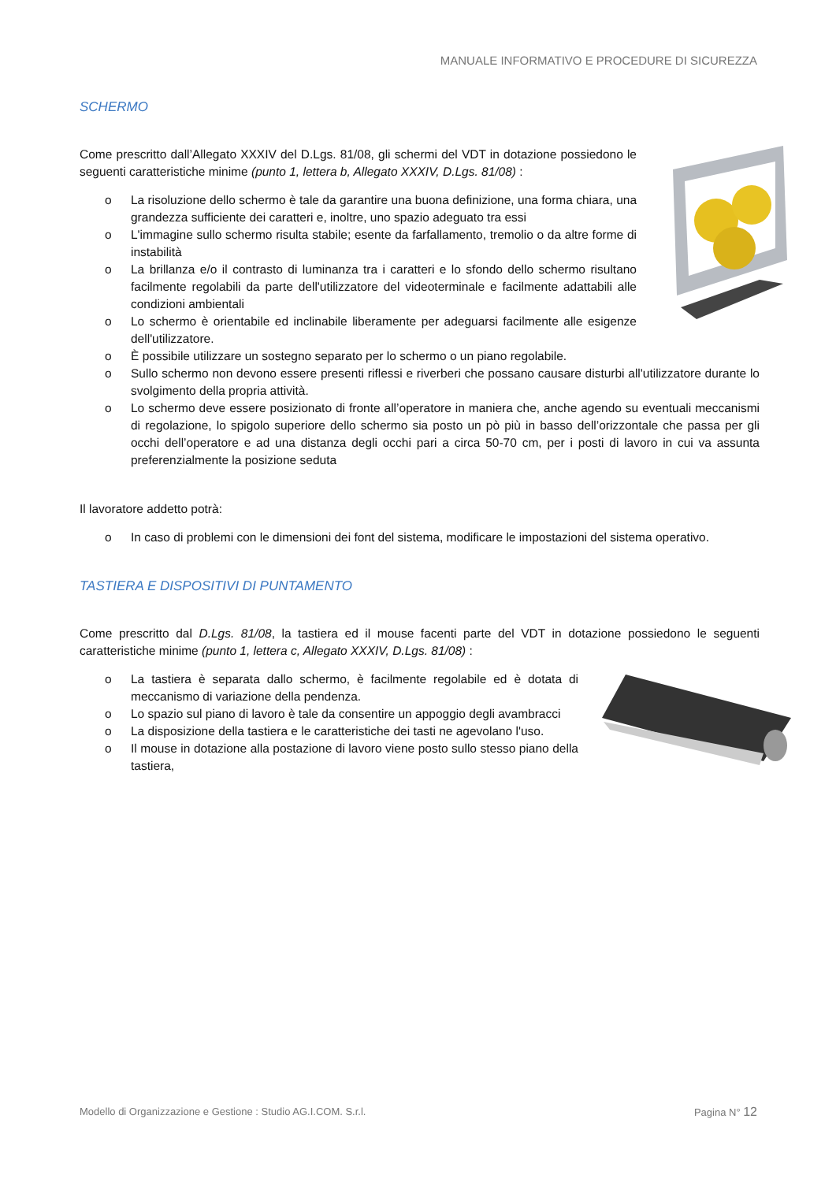MANUALE INFORMATIVO E PROCEDURE DI SICUREZZA
SCHERMO
Come prescritto dall’Allegato XXXIV del D.Lgs. 81/08, gli schermi del VDT in dotazione possiedono le seguenti caratteristiche minime (punto 1, lettera b, Allegato XXXIV, D.Lgs. 81/08) :
o La risoluzione dello schermo è tale da garantire una buona definizione, una forma chiara, una grandezza sufficiente dei caratteri e, inoltre, uno spazio adeguato tra essi
o L'immagine sullo schermo risulta stabile; esente da farfallamento, tremolio o da altre forme di instabilità
o La brillanza e/o il contrasto di luminanza tra i caratteri e lo sfondo dello schermo risultano facilmente regolabili da parte dell'utilizzatore del videoterminale e facilmente adattabili alle condizioni ambientali
o Lo schermo è orientabile ed inclinabile liberamente per adeguarsi facilmente alle esigenze dell'utilizzatore.
o È possibile utilizzare un sostegno separato per lo schermo o un piano regolabile.
o Sullo schermo non devono essere presenti riflessi e riverberi che possano causare disturbi all'utilizzatore durante lo svolgimento della propria attività.
o Lo schermo deve essere posizionato di fronte all’operatore in maniera che, anche agendo su eventuali meccanismi di regolazione, lo spigolo superiore dello schermo sia posto un pò più in basso dell’orizzontale che passa per gli occhi dell’operatore e ad una distanza degli occhi pari a circa 50-70 cm, per i posti di lavoro in cui va assunta preferenzialmente la posizione seduta
Il lavoratore addetto potrà:
o In caso di problemi con le dimensioni dei font del sistema, modificare le impostazioni del sistema operativo.
TASTIERA E DISPOSITIVI DI PUNTAMENTO
Come prescritto dal D.Lgs. 81/08, la tastiera ed il mouse facenti parte del VDT in dotazione possiedono le seguenti caratteristiche minime (punto 1, lettera c, Allegato XXXIV, D.Lgs. 81/08) :
o La tastiera è separata dallo schermo, è facilmente regolabile ed è dotata di meccanismo di variazione della pendenza.
o Lo spazio sul piano di lavoro è tale da consentire un appoggio degli avambracci
o La disposizione della tastiera e le caratteristiche dei tasti ne agevolano l'uso.
o Il mouse in dotazione alla postazione di lavoro viene posto sullo stesso piano della tastiera,
Modello di Organizzazione e Gestione : Studio AG.I.COM. S.r.l. Pagina N° 12